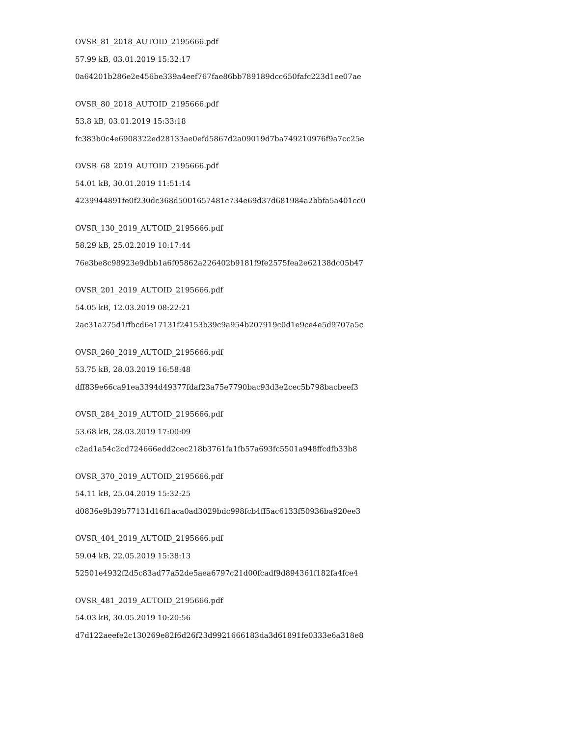OVSR_81_2018_AUTOID_2195666.pdf
57.99 kB, 03.01.2019 15:32:17
0a64201b286e2e456be339a4eef767fae86bb789189dcc650fafc223d1ee07ae
OVSR_80_2018_AUTOID_2195666.pdf
53.8 kB, 03.01.2019 15:33:18
fc383b0c4e6908322ed28133ae0efd5867d2a09019d7ba749210976f9a7cc25e
OVSR_68_2019_AUTOID_2195666.pdf
54.01 kB, 30.01.2019 11:51:14
4239944891fe0f230dc368d5001657481c734e69d37d681984a2bbfa5a401cc0
OVSR_130_2019_AUTOID_2195666.pdf
58.29 kB, 25.02.2019 10:17:44
76e3be8c98923e9dbb1a6f05862a226402b9181f9fe2575fea2e62138dc05b47
OVSR_201_2019_AUTOID_2195666.pdf
54.05 kB, 12.03.2019 08:22:21
2ac31a275d1ffbcd6e17131f24153b39c9a954b207919c0d1e9ce4e5d9707a5c
OVSR_260_2019_AUTOID_2195666.pdf
53.75 kB, 28.03.2019 16:58:48
dff839e66ca91ea3394d49377fdaf23a75e7790bac93d3e2cec5b798bacbeef3
OVSR_284_2019_AUTOID_2195666.pdf
53.68 kB, 28.03.2019 17:00:09
c2ad1a54c2cd724666edd2cec218b3761fa1fb57a693fc5501a948ffcdfb33b8
OVSR_370_2019_AUTOID_2195666.pdf
54.11 kB, 25.04.2019 15:32:25
d0836e9b39b77131d16f1aca0ad3029bdc998fcb4ff5ac6133f50936ba920ee3
OVSR_404_2019_AUTOID_2195666.pdf
59.04 kB, 22.05.2019 15:38:13
52501e4932f2d5c83ad77a52de5aea6797c21d00fcadf9d894361f182fa4fce4
OVSR_481_2019_AUTOID_2195666.pdf
54.03 kB, 30.05.2019 10:20:56
d7d122aeefe2c130269e82f6d26f23d9921666183da3d61891fe0333e6a318e8